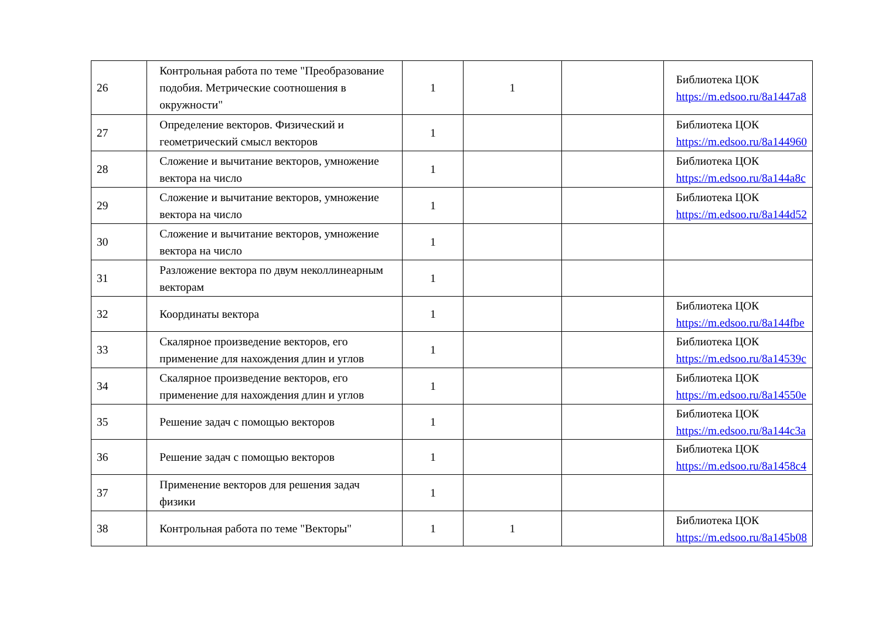| 26 | Контрольная работа по теме "Преобразование подобия. Метрические соотношения в окружности" | 1 | 1 | | Библиотека ЦОК https://m.edsoo.ru/8a1447a8 |
| 27 | Определение векторов. Физический и геометрический смысл векторов | 1 | | | Библиотека ЦОК https://m.edsoo.ru/8a144960 |
| 28 | Сложение и вычитание векторов, умножение вектора на число | 1 | | | Библиотека ЦОК https://m.edsoo.ru/8a144a8c |
| 29 | Сложение и вычитание векторов, умножение вектора на число | 1 | | | Библиотека ЦОК https://m.edsoo.ru/8a144d52 |
| 30 | Сложение и вычитание векторов, умножение вектора на число | 1 | | | |
| 31 | Разложение вектора по двум неколлинеарным векторам | 1 | | | |
| 32 | Координаты вектора | 1 | | | Библиотека ЦОК https://m.edsoo.ru/8a144fbe |
| 33 | Скалярное произведение векторов, его применение для нахождения длин и углов | 1 | | | Библиотека ЦОК https://m.edsoo.ru/8a14539c |
| 34 | Скалярное произведение векторов, его применение для нахождения длин и углов | 1 | | | Библиотека ЦОК https://m.edsoo.ru/8a14550e |
| 35 | Решение задач с помощью векторов | 1 | | | Библиотека ЦОК https://m.edsoo.ru/8a144c3a |
| 36 | Решение задач с помощью векторов | 1 | | | Библиотека ЦОК https://m.edsoo.ru/8a1458c4 |
| 37 | Применение векторов для решения задач физики | 1 | | | |
| 38 | Контрольная работа по теме "Векторы" | 1 | 1 | | Библиотека ЦОК https://m.edsoo.ru/8a145b08 |